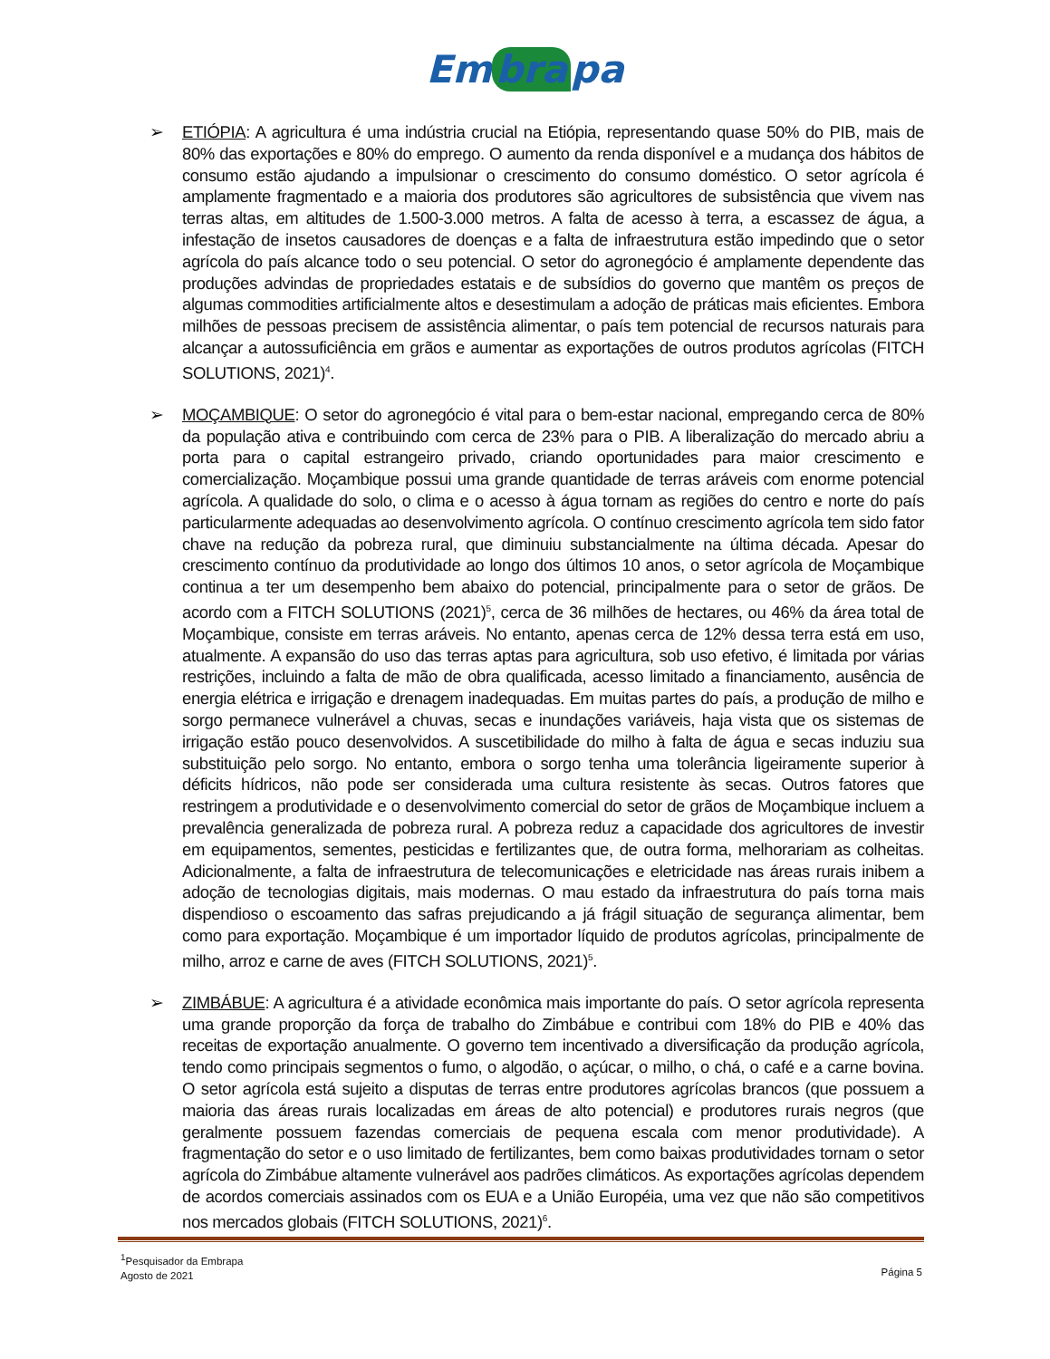Em bra pa
➢ ETIÓPIA: A agricultura é uma indústria crucial na Etiópia, representando quase 50% do PIB, mais de 80% das exportações e 80% do emprego. O aumento da renda disponível e a mudança dos hábitos de consumo estão ajudando a impulsionar o crescimento do consumo doméstico. O setor agrícola é amplamente fragmentado e a maioria dos produtores são agricultores de subsistência que vivem nas terras altas, em altitudes de 1.500-3.000 metros. A falta de acesso à terra, a escassez de água, a infestação de insetos causadores de doenças e a falta de infraestrutura estão impedindo que o setor agrícola do país alcance todo o seu potencial. O setor do agronegócio é amplamente dependente das produções advindas de propriedades estatais e de subsídios do governo que mantêm os preços de algumas commodities artificialmente altos e desestimulam a adoção de práticas mais eficientes. Embora milhões de pessoas precisem de assistência alimentar, o país tem potencial de recursos naturais para alcançar a autossuficiência em grãos e aumentar as exportações de outros produtos agrícolas (FITCH SOLUTIONS, 2021)<sup>4</sup>.
➢ MOÇAMBIQUE: O setor do agronegócio é vital para o bem-estar nacional, empregando cerca de 80% da população ativa e contribuindo com cerca de 23% para o PIB. A liberalização do mercado abriu a porta para o capital estrangeiro privado, criando oportunidades para maior crescimento e comercialização. Moçambique possui uma grande quantidade de terras aráveis com enorme potencial agrícola. A qualidade do solo, o clima e o acesso à água tornam as regiões do centro e norte do país particularmente adequadas ao desenvolvimento agrícola. O contínuo crescimento agrícola tem sido fator chave na redução da pobreza rural, que diminuiu substancialmente na última década. Apesar do crescimento contínuo da produtividade ao longo dos últimos 10 anos, o setor agrícola de Moçambique continua a ter um desempenho bem abaixo do potencial, principalmente para o setor de grãos. De acordo com a FITCH SOLUTIONS (2021)<sup>5</sup>, cerca de 36 milhões de hectares, ou 46% da área total de Moçambique, consiste em terras aráveis. No entanto, apenas cerca de 12% dessa terra está em uso, atualmente. A expansão do uso das terras aptas para agricultura, sob uso efetivo, é limitada por várias restrições, incluindo a falta de mão de obra qualificada, acesso limitado a financiamento, ausência de energia elétrica e irrigação e drenagem inadequadas. Em muitas partes do país, a produção de milho e sorgo permanece vulnerável a chuvas, secas e inundações variáveis, haja vista que os sistemas de irrigação estão pouco desenvolvidos. A suscetibilidade do milho à falta de água e secas induziu sua substituição pelo sorgo. No entanto, embora o sorgo tenha uma tolerância ligeiramente superior à déficits hídricos, não pode ser considerada uma cultura resistente às secas. Outros fatores que restringem a produtividade e o desenvolvimento comercial do setor de grãos de Moçambique incluem a prevalência generalizada de pobreza rural. A pobreza reduz a capacidade dos agricultores de investir em equipamentos, sementes, pesticidas e fertilizantes que, de outra forma, melhorariam as colheitas. Adicionalmente, a falta de infraestrutura de telecomunicações e eletricidade nas áreas rurais inibem a adoção de tecnologias digitais, mais modernas. O mau estado da infraestrutura do país torna mais dispendioso o escoamento das safras prejudicando a já frágil situação de segurança alimentar, bem como para exportação. Moçambique é um importador líquido de produtos agrícolas, principalmente de milho, arroz e carne de aves (FITCH SOLUTIONS, 2021)<sup>5</sup>.
➢ ZIMBÁBUE: A agricultura é a atividade econômica mais importante do país. O setor agrícola representa uma grande proporção da força de trabalho do Zimbábue e contribui com 18% do PIB e 40% das receitas de exportação anualmente. O governo tem incentivado a diversificação da produção agrícola, tendo como principais segmentos o fumo, o algodão, o açúcar, o milho, o chá, o café e a carne bovina. O setor agrícola está sujeito a disputas de terras entre produtores agrícolas brancos (que possuem a maioria das áreas rurais localizadas em áreas de alto potencial) e produtores rurais negros (que geralmente possuem fazendas comerciais de pequena escala com menor produtividade). A fragmentação do setor e o uso limitado de fertilizantes, bem como baixas produtividades tornam o setor agrícola do Zimbábue altamente vulnerável aos padrões climáticos. As exportações agrícolas dependem de acordos comerciais assinados com os EUA e a União Européia, uma vez que não são competitivos nos mercados globais (FITCH SOLUTIONS, 2021)<sup>6</sup>.
Página 5<sup>1</sup>Pesquisador da Embrapa
Agosto de 2021